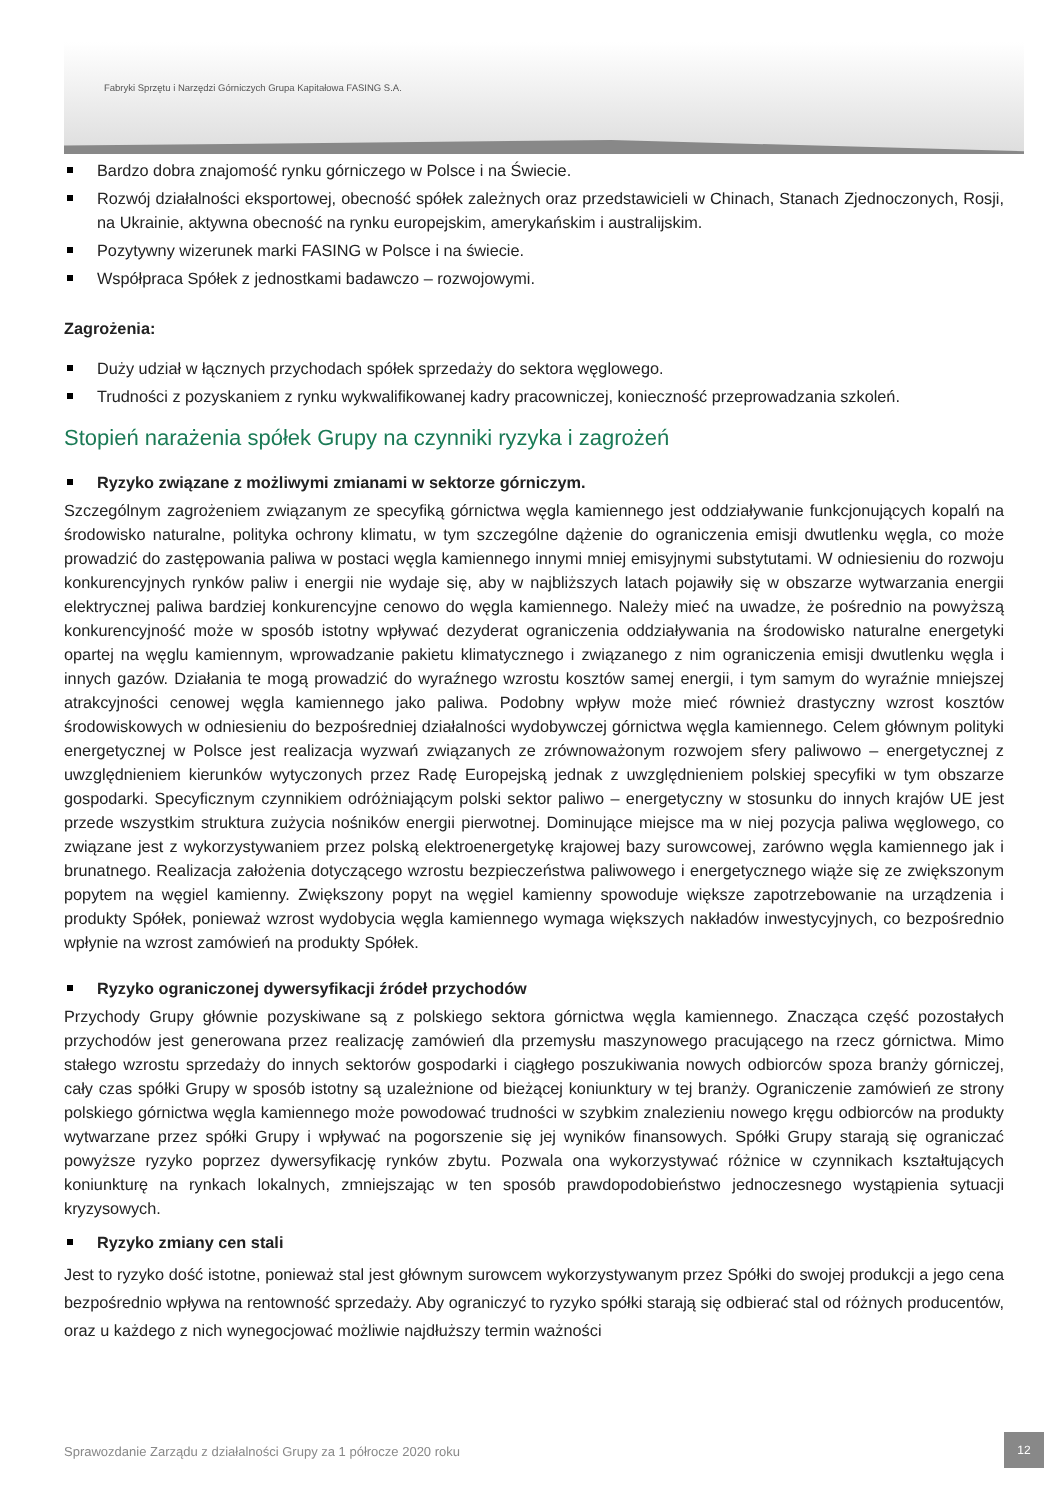Fabryki Sprzętu i Narzędzi Górniczych Grupa Kapitałowa FASING S.A.
Bardzo dobra znajomość rynku górniczego w Polsce i na Świecie.
Rozwój działalności eksportowej, obecność spółek zależnych oraz przedstawicieli w Chinach, Stanach Zjednoczonych, Rosji, na Ukrainie, aktywna obecność na rynku europejskim, amerykańskim i australijskim.
Pozytywny wizerunek marki FASING w Polsce i na świecie.
Współpraca Spółek z jednostkami badawczo – rozwojowymi.
Zagrożenia:
Duży udział w łącznych przychodach spółek sprzedaży do sektora węglowego.
Trudności z pozyskaniem z rynku wykwalifikowanej kadry pracowniczej, konieczność przeprowadzania szkoleń.
Stopień narażenia spółek Grupy na czynniki ryzyka i zagrożeń
Ryzyko związane z możliwymi zmianami w sektorze górniczym.
Szczególnym zagrożeniem związanym ze specyfiką górnictwa węgla kamiennego jest oddziaływanie funkcjonujących kopalń na środowisko naturalne, polityka ochrony klimatu, w tym szczególne dążenie do ograniczenia emisji dwutlenku węgla, co może prowadzić do zastępowania paliwa w postaci węgla kamiennego innymi mniej emisyjnymi substytutami. W odniesieniu do rozwoju konkurencyjnych rynków paliw i energii nie wydaje się, aby w najbliższych latach pojawiły się w obszarze wytwarzania energii elektrycznej paliwa bardziej konkurencyjne cenowo do węgla kamiennego. Należy mieć na uwadze, że pośrednio na powyższą konkurencyjność może w sposób istotny wpływać dezyderat ograniczenia oddziaływania na środowisko naturalne energetyki opartej na węglu kamiennym, wprowadzanie pakietu klimatycznego i związanego z nim ograniczenia emisji dwutlenku węgla i innych gazów. Działania te mogą prowadzić do wyraźnego wzrostu kosztów samej energii, i tym samym do wyraźnie mniejszej atrakcyjności cenowej węgla kamiennego jako paliwa. Podobny wpływ może mieć również drastyczny wzrost kosztów środowiskowych w odniesieniu do bezpośredniej działalności wydobywczej górnictwa węgla kamiennego. Celem głównym polityki energetycznej w Polsce jest realizacja wyzwań związanych ze zrównoważonym rozwojem sfery paliwowo – energetycznej z uwzględnieniem kierunków wytyczonych przez Radę Europejską jednak z uwzględnieniem polskiej specyfiki w tym obszarze gospodarki. Specyficznym czynnikiem odróżniającym polski sektor paliwo – energetyczny w stosunku do innych krajów UE jest przede wszystkim struktura zużycia nośników energii pierwotnej. Dominujące miejsce ma w niej pozycja paliwa węglowego, co związane jest z wykorzystywaniem przez polską elektroenergetykę krajowej bazy surowcowej, zarówno węgla kamiennego jak i brunatnego. Realizacja założenia dotyczącego wzrostu bezpieczeństwa paliwowego i energetycznego wiąże się ze zwiększonym popytem na węgiel kamienny. Zwiększony popyt na węgiel kamienny spowoduje większe zapotrzebowanie na urządzenia i produkty Spółek, ponieważ wzrost wydobycia węgla kamiennego wymaga większych nakładów inwestycyjnych, co bezpośrednio wpłynie na wzrost zamówień na produkty Spółek.
Ryzyko ograniczonej dywersyfikacji źródeł przychodów
Przychody Grupy głównie pozyskiwane są z polskiego sektora górnictwa węgla kamiennego. Znacząca część pozostałych przychodów jest generowana przez realizację zamówień dla przemysłu maszynowego pracującego na rzecz górnictwa. Mimo stałego wzrostu sprzedaży do innych sektorów gospodarki i ciągłego poszukiwania nowych odbiorców spoza branży górniczej, cały czas spółki Grupy w sposób istotny są uzależnione od bieżącej koniunktury w tej branży. Ograniczenie zamówień ze strony polskiego górnictwa węgla kamiennego może powodować trudności w szybkim znalezieniu nowego kręgu odbiorców na produkty wytwarzane przez spółki Grupy i wpływać na pogorszenie się jej wyników finansowych. Spółki Grupy starają się ograniczać powyższe ryzyko poprzez dywersyfikację rynków zbytu. Pozwala ona wykorzystywać różnice w czynnikach kształtujących koniunkturę na rynkach lokalnych, zmniejszając w ten sposób prawdopodobieństwo jednoczesnego wystąpienia sytuacji kryzysowych.
Ryzyko zmiany cen stali
Jest to ryzyko dość istotne, ponieważ stal jest głównym surowcem wykorzystywanym przez Spółki do swojej produkcji a jego cena bezpośrednio wpływa na rentowność sprzedaży. Aby ograniczyć to ryzyko spółki starają się odbierać stal od różnych producentów, oraz u każdego z nich wynegocjować możliwie najdłuższy termin ważności
Sprawozdanie Zarządu z działalności Grupy za 1 półrocze 2020 roku
12